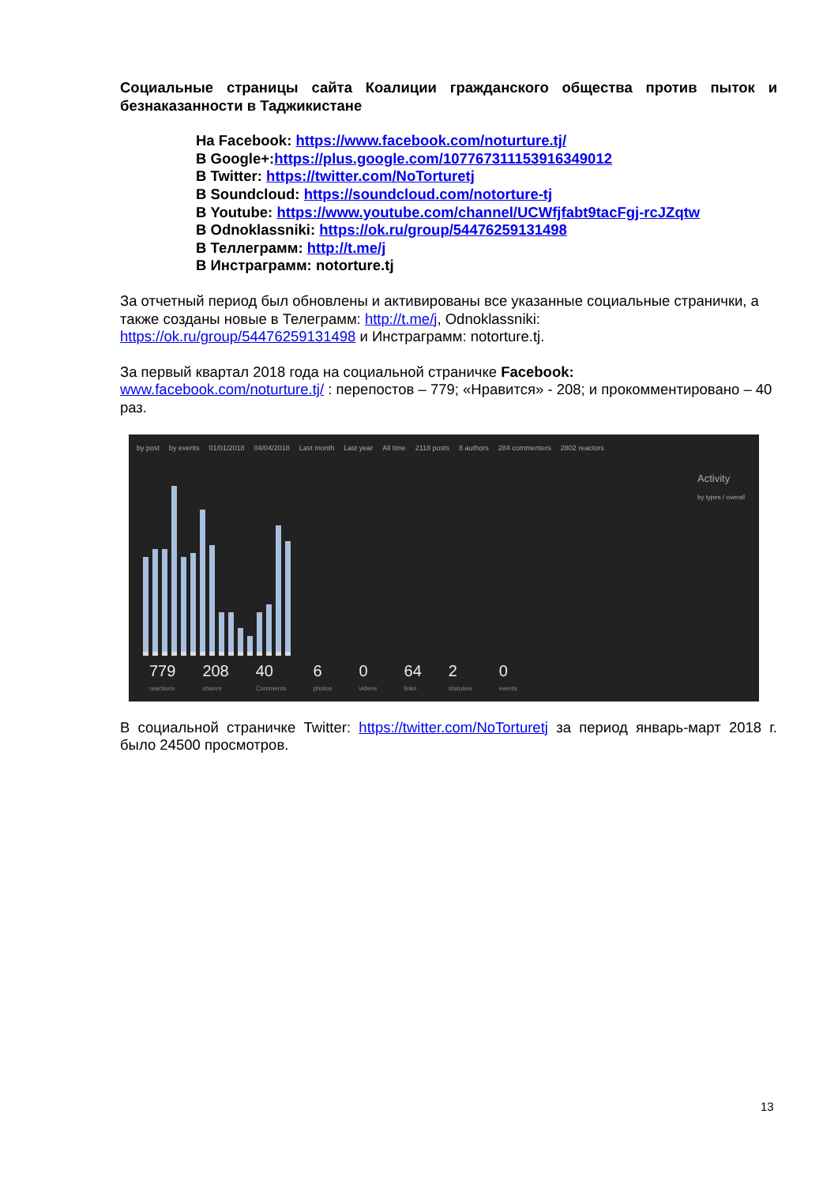Социальные страницы сайта Коалиции гражданского общества против пыток и безнаказанности в Таджикистане
На Facebook: https://www.facebook.com/noturture.tj/
В Google+:https://plus.google.com/107767311153916349012
В Twitter: https://twitter.com/NoTorturetj
В Soundcloud: https://soundcloud.com/notorture-tj
В Youtube: https://www.youtube.com/channel/UCWfjfabt9tacFgj-rcJZqtw
В Odnoklassniki: https://ok.ru/group/54476259131498
В Теллеграмм: http://t.me/j
В Инстраграмм: notorture.tj
За отчетный период был обновлены и активированы все указанные социальные странички, а также созданы новые в Телеграмм: http://t.me/j, Odnoklassniki: https://ok.ru/group/54476259131498 и Инстраграмм: notorture.tj.
За первый квартал 2018 года на социальной страничке Facebook: www.facebook.com/noturture.tj/ : перепостов – 779; «Нравится» - 208; и прокомментировано – 40 раз.
by post by events 01/01/2018 04/04/2018 Last month Last year All time 2118 posts 8 authors 284 commenters 2802 reactors
Activity
by types / overall
779
reactions
208
shares
40
Comments
6
photos
0
videos
64
links
2
statuses
0
events
В социальной страничке Twitter: https://twitter.com/NoTorturetj за период январь-март 2018 г. было 24500 просмотров.
13